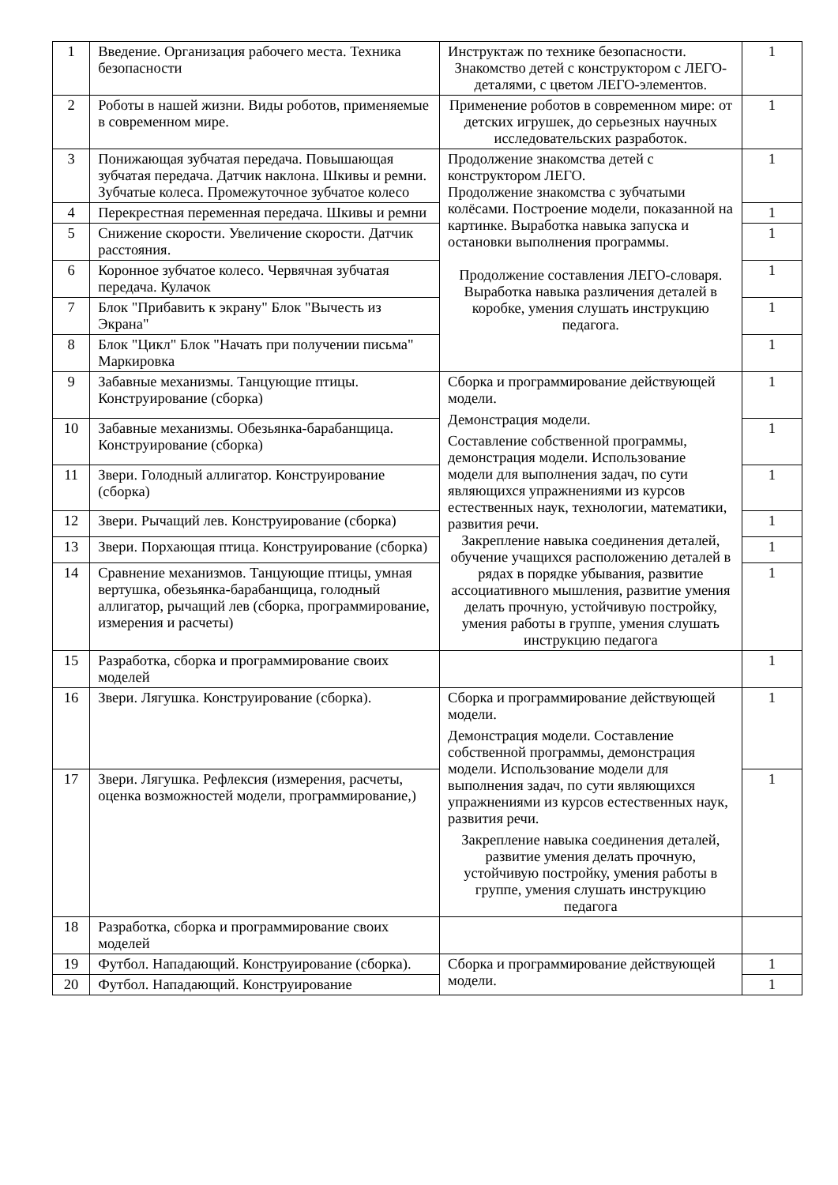| 1 | Введение. Организация рабочего места. Техника безопасности | Инструктаж по технике безопасности. Знакомство детей с конструктором с ЛЕГО-деталями, с цветом ЛЕГО-элементов. | 1 |
| 2 | Роботы в нашей жизни. Виды роботов, применяемые в современном мире. | Применение роботов в современном мире: от детских игрушек, до серьезных научных исследовательских разработок. | 1 |
| 3 | Понижающая зубчатая передача. Повышающая зубчатая передача. Датчик наклона. Шкивы и ремни. Зубчатые колеса. Промежуточное зубчатое колесо | Продолжение знакомства детей с конструктором ЛЕГО. Продолжение знакомства с зубчатыми колёсами. Построение модели, показанной на картинке. Выработка навыка запуска и остановки выполнения программы. Продолжение составления ЛЕГО-словаря. Выработка навыка различения деталей в коробке, умения слушать инструкцию педагога. | 1 |
| 4 | Перекрестная переменная передача. Шкивы и ремни | | 1 |
| 5 | Снижение скорости. Увеличение скорости. Датчик расстояния. | | 1 |
| 6 | Коронное зубчатое колесо. Червячная зубчатая передача. Кулачок | | 1 |
| 7 | Блок "Прибавить к экрану" Блок "Вычесть из Экрана" | | 1 |
| 8 | Блок "Цикл" Блок "Начать при получении письма" Маркировка | | 1 |
| 9 | Забавные механизмы. Танцующие птицы. Конструирование (сборка) | Сборка и программирование действующей модели. Демонстрация модели. Составление собственной программы, демонстрация модели. Использование модели для выполнения задач, по сути являющихся упражнениями из курсов естественных наук, технологии, математики, развития речи. Закрепление навыка соединения деталей, обучение учащихся расположению деталей в рядах в порядке убывания, развитие ассоциативного мышления, развитие умения делать прочную, устойчивую постройку, умения работы в группе, умения слушать инструкцию педагога | 1 |
| 10 | Забавные механизмы. Обезьянка-барабанщица. Конструирование (сборка) | | 1 |
| 11 | Звери. Голодный аллигатор. Конструирование (сборка) | | 1 |
| 12 | Звери. Рычащий лев. Конструирование (сборка) | | 1 |
| 13 | Звери. Порхающая птица. Конструирование (сборка) | | 1 |
| 14 | Сравнение механизмов. Танцующие птицы, умная вертушка, обезьянка-барабанщица, голодный аллигатор, рычащий лев (сборка, программирование, измерения и расчеты) | | 1 |
| 15 | Разработка, сборка и программирование своих моделей | | 1 |
| 16 | Звери. Лягушка. Конструирование (сборка). | Сборка и программирование действующей модели. Демонстрация модели. Составление собственной программы, демонстрация модели. Использование модели для выполнения задач, по сути являющихся упражнениями из курсов естественных наук, развития речи. Закрепление навыка соединения деталей, развитие умения делать прочную, устойчивую постройку, умения работы в группе, умения слушать инструкцию педагога | 1 |
| 17 | Звери. Лягушка. Рефлексия (измерения, расчеты, оценка возможностей модели, программирование,) | | 1 |
| 18 | Разработка, сборка и программирование своих моделей | | |
| 19 | Футбол. Нападающий. Конструирование (сборка). | Сборка и программирование действующей модели. | 1 |
| 20 | Футбол. Нападающий. Конструирование | | 1 |